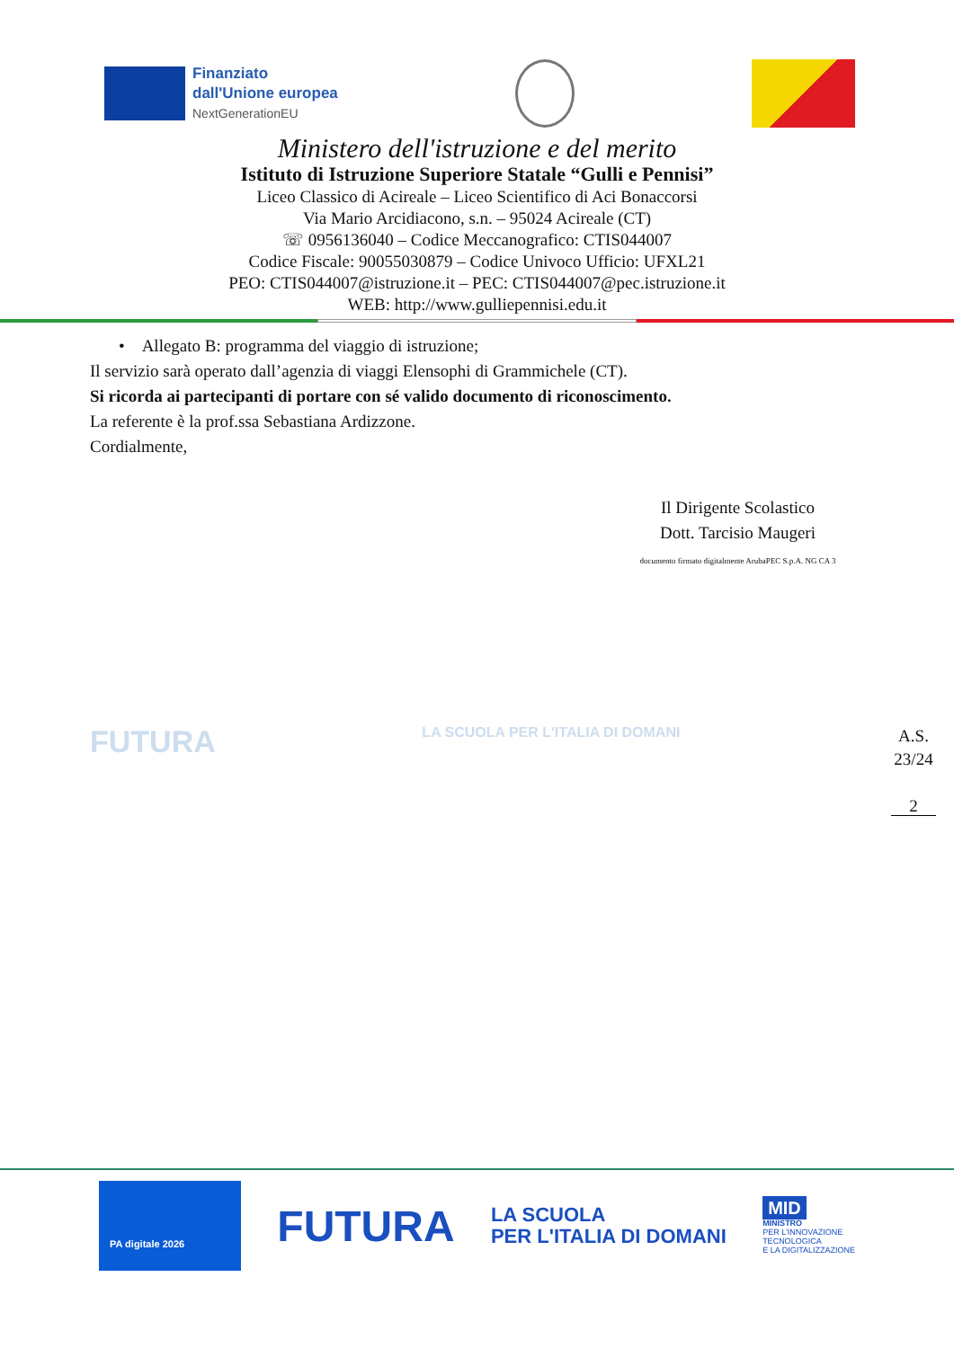Finanziato
dall'Unione europea
NextGenerationEU
Ministero dell'istruzione e del merito
Istituto di Istruzione Superiore Statale “Gulli e Pennisi”
Liceo Classico di Acireale – Liceo Scientifico di Aci Bonaccorsi
Via Mario Arcidiacono, s.n. – 95024 Acireale (CT)
☏ 0956136040 – Codice Meccanografico: CTIS044007
Codice Fiscale: 90055030879 – Codice Univoco Ufficio: UFXL21
PEO: CTIS044007@istruzione.it – PEC: CTIS044007@pec.istruzione.it
WEB: http://www.gulliepennisi.edu.it
• Allegato B: programma del viaggio di istruzione;
Il servizio sarà operato dall’agenzia di viaggi Elensophi di Grammichele (CT).
Si ricorda ai partecipanti di portare con sé valido documento di riconoscimento.
La referente è la prof.ssa Sebastiana Ardizzone.
Cordialmente,
Il Dirigente Scolastico
Dott. Tarcisio Maugeri
documento firmato digitalmente ArubaPEC S.p.A. NG CA 3
FUTURA LA SCUOLA PER L'ITALIA DI DOMANI
A.S.
23/24
2
PA digitale 2026
FUTURA
LA SCUOLA
PER L'ITALIA DI DOMANI
MID
MINISTRO
PER L'INNOVAZIONE
TECNOLOGICA
E LA DIGITALIZZAZIONE